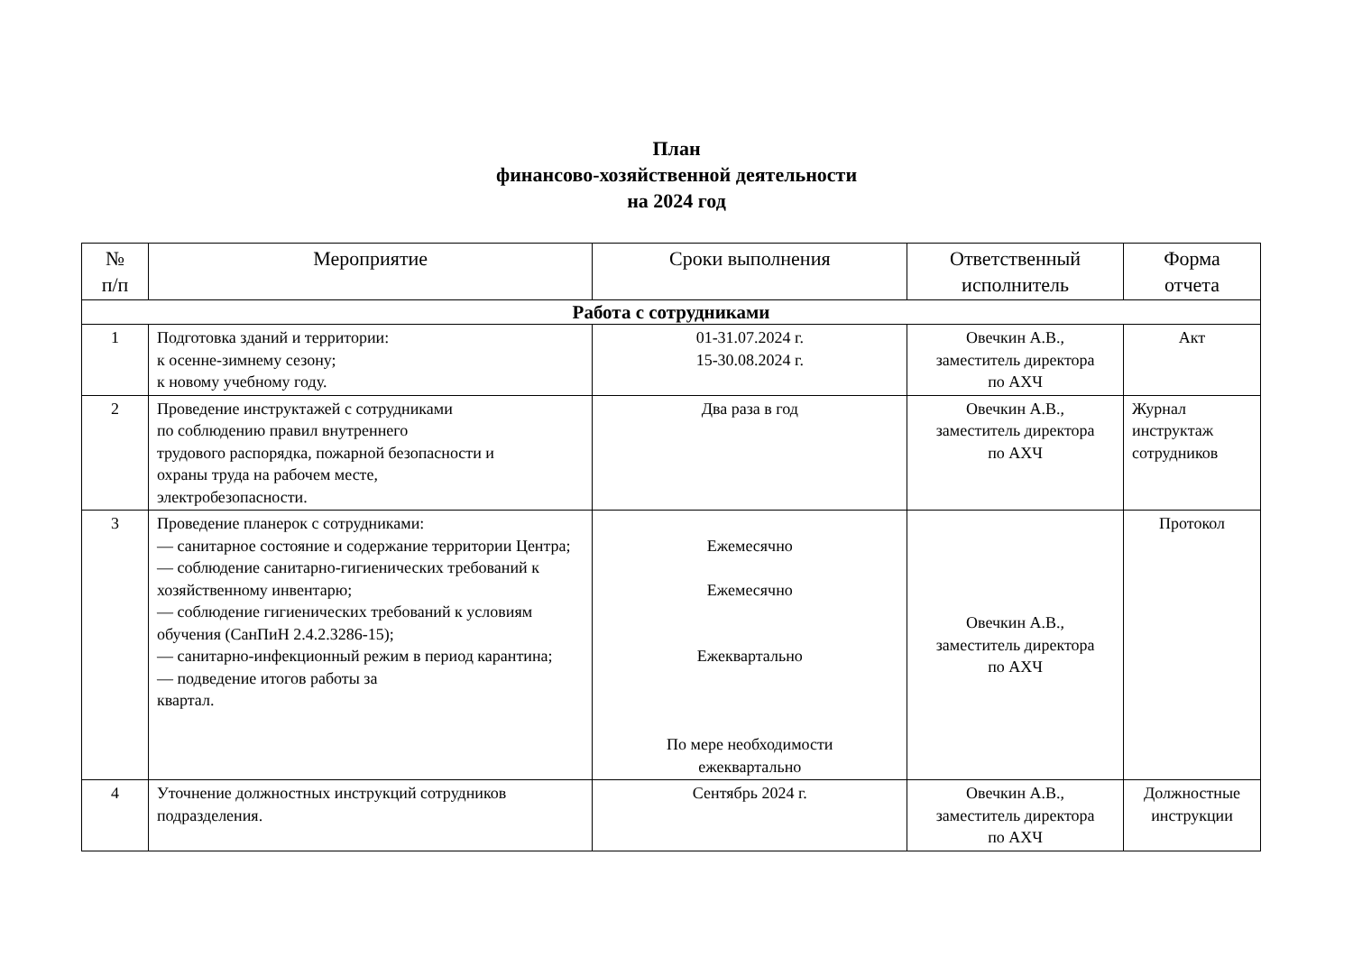План
финансово-хозяйственной деятельности
на 2024 год
| № п/п | Мероприятие | Сроки выполнения | Ответственный исполнитель | Форма отчета |
| --- | --- | --- | --- | --- |
| Работа с сотрудниками | | | | |
| 1 | Подготовка зданий и территории: к осенне-зимнему сезону; к новому учебному году. | 01-31.07.2024 г. 15-30.08.2024 г. | Овечкин А.В., заместитель директора по АХЧ | Акт |
| 2 | Проведение инструктажей с сотрудниками по соблюдению правил внутреннего трудового распорядка, пожарной безопасности и охраны труда на рабочем месте, электробезопасности. | Два раза в год | Овечкин А.В., заместитель директора по АХЧ | Журнал инструктаж сотрудников |
| 3 | Проведение планерок с сотрудниками: — санитарное состояние и содержание территории Центра; — соблюдение санитарно-гигиенических требований к хозяйственному инвентарю; — соблюдение гигиенических требований к условиям обучения (СанПиН 2.4.2.3286-15); — санитарно-инфекционный режим в период карантина; — подведение итогов работы за квартал. | Ежемесячно Ежемесячно Ежеквартально По мере необходимости ежеквартально | Овечкин А.В., заместитель директора по АХЧ | Протокол |
| 4 | Уточнение должностных инструкций сотрудников подразделения. | Сентябрь 2024 г. | Овечкин А.В., заместитель директора по АХЧ | Должностные инструкции |